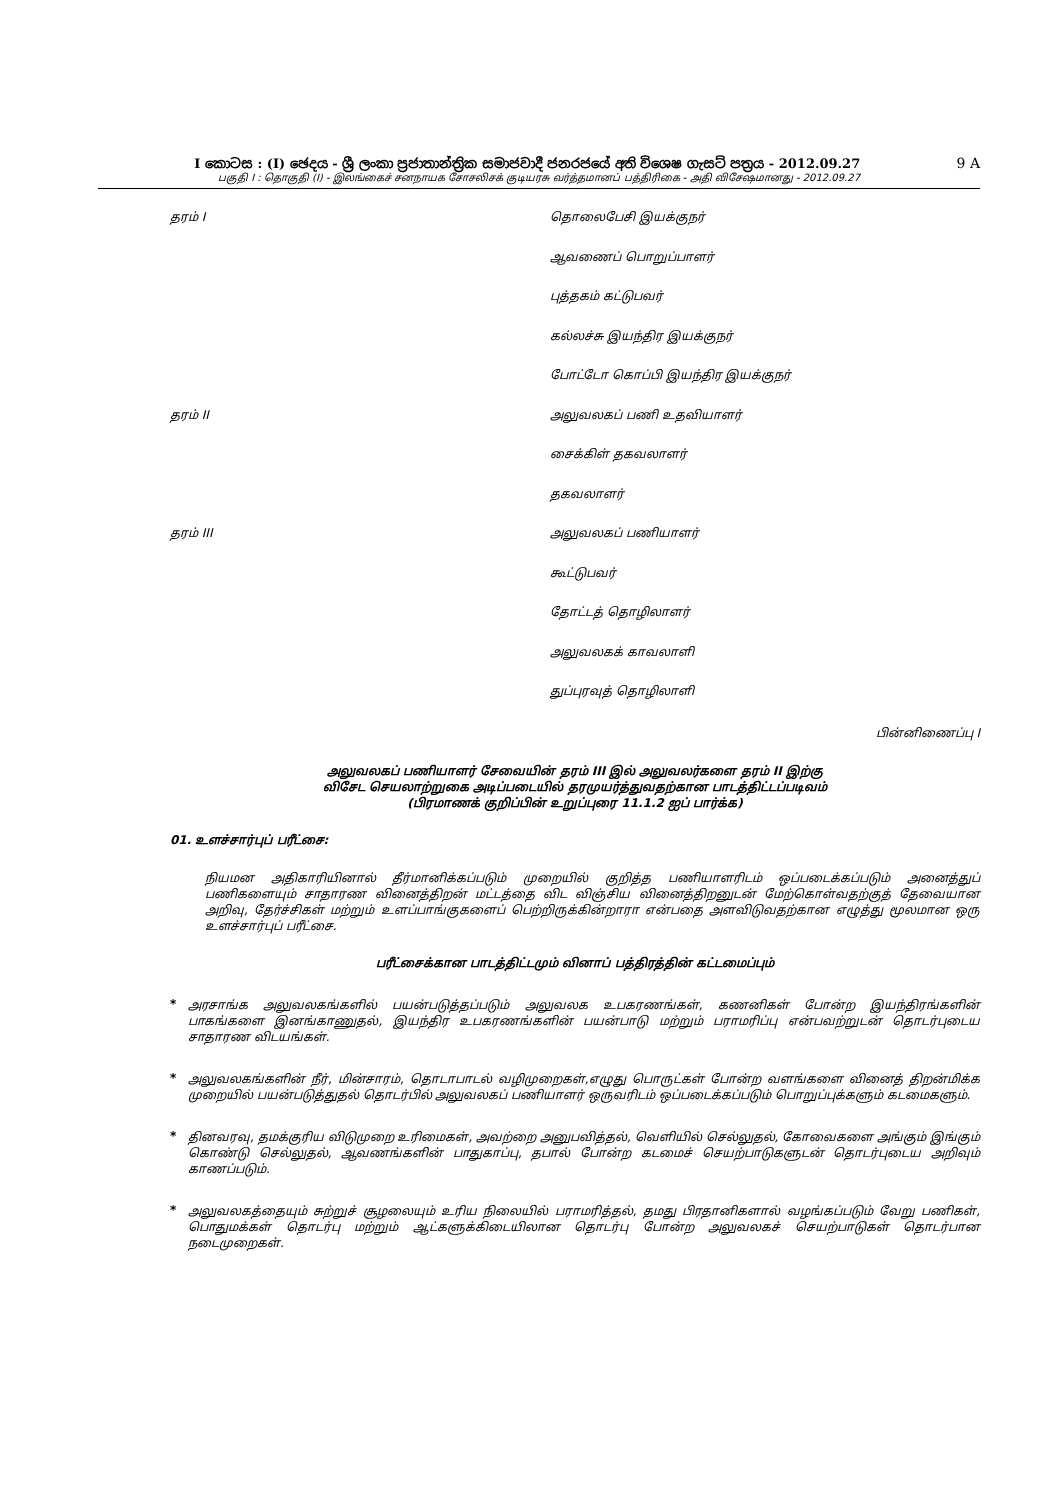I කොටස : (I) ඡෙදය - ශ්‍රී ලංකා ප්‍රජාතාන්ත්‍රික සමාජවාදී ජනරජයේ අති විශෙෂ ගැසට් පත්‍රය - 2012.09.27 9 A
பகுதி I : தொகுதி (I) - இலங்கைச் சனநாயக சோசலிசக் குடியரசு வர்த்தமானப் பத்திரிகை - அதி விசேஷமானது - 2012.09.27
| தரம் I | தொலைபேசி இயக்குநர் |
| | ஆவணைப் பொறுப்பாளர் |
| | புத்தகம் கட்டுபவர் |
| | கல்லச்சு இயந்திர இயக்குநர் |
| | போட்டோ கொப்பி இயந்திர இயக்குநர் |
| தரம் II | அலுவலகப் பணி உதவியாளர் |
| | சைக்கிள் தகவலாளர் |
| | தகவலாளர் |
| தரம் III | அலுவலகப் பணியாளர் |
| | கூட்டுபவர் |
| | தோட்டத் தொழிலாளர் |
| | அலுவலகக் காவலாளி |
| | துப்புரவுத் தொழிலாளி |
பின்னிணைப்பு I
அலுவலகப் பணியாளர் சேவையின் தரம் III இல் அலுவலர்களை தரம் II இற்கு
விசேட செயலாற்றுகை அடிப்படையில் தரமுயர்த்துவதற்கான பாடத்திட்டப்படிவம்
(பிரமாணக் குறிப்பின் உறுப்புரை 11.1.2 ஐப் பார்க்க)
01. உளச்சார்புப் பரீட்சை:
நியமன அதிகாரியினால் தீர்மானிக்கப்படும் முறையில் குறித்த பணியாளரிடம் ஒப்படைக்கப்படும் அனைத்துப் பணிகளையும் சாதாரண வினைத்திறன் மட்டத்தை விட விஞ்சிய வினைத்திறனுடன் மேற்கொள்வதற்குத் தேவையான அறிவு, தேர்ச்சிகள் மற்றும் உளப்பாங்குகளைப் பெற்றிருக்கின்றாரா என்பதை அளவிடுவதற்கான எழுத்து மூலமான ஒரு உளச்சார்புப் பரீட்சை.
பரீட்சைக்கான பாடத்திட்டமும் வினாப் பத்திரத்தின் கட்டமைப்பும்
*
அரசாங்க அலுவலகங்களில் பயன்படுத்தப்படும் அலுவலக உபகரணங்கள், கணனிகள் போன்ற இயந்திரங்களின் பாகங்களை இனங்காணுதல், இயந்திர உபகரணங்களின் பயன்பாடு மற்றும் பராமரிப்பு என்பவற்றுடன் தொடர்புடைய சாதாரண விடயங்கள்.
*
அலுவலகங்களின் நீர், மின்சாரம், தொடாபாடல் வழிமுறைகள்,எழுது பொருட்கள் போன்ற வளங்களை வினைத் திறன்மிக்க முறையில் பயன்படுத்துதல் தொடர்பில் அலுவலகப் பணியாளர் ஒருவரிடம் ஒப்படைக்கப்படும் பொறுப்புக்களும் கடமைகளும்.
*
தினவரவு, தமக்குரிய விடுமுறை உரிமைகள், அவற்றை அனுபவித்தல், வெளியில் செல்லுதல், கோவைகளை அங்கும் இங்கும் கொண்டு செல்லுதல், ஆவணங்களின் பாதுகாப்பு, தபால் போன்ற கடமைச் செயற்பாடுகளுடன் தொடர்புடைய அறிவும் காணப்படும்.
*
அலுவலகத்தையும் சுற்றுச் சூழலையும் உரிய நிலையில் பராமரித்தல், தமது பிரதானிகளால் வழங்கப்படும் வேறு பணிகள், பொதுமக்கள் தொடர்பு மற்றும் ஆட்களுக்கிடையிலான தொடர்பு போன்ற அலுவலகச் செயற்பாடுகள் தொடர்பான நடைமுறைகள்.